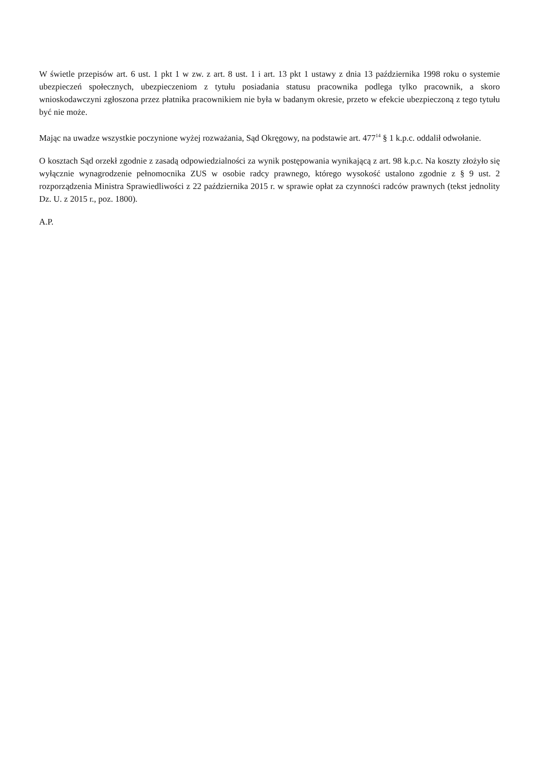W świetle przepisów art. 6 ust. 1 pkt 1 w zw. z art. 8 ust. 1 i art. 13 pkt 1 ustawy z dnia 13 października 1998 roku o systemie ubezpieczeń społecznych, ubezpieczeniom z tytułu posiadania statusu pracownika podlega tylko pracownik, a skoro wnioskodawczyni zgłoszona przez płatnika pracownikiem nie była w badanym okresie, przeto w efekcie ubezpieczoną z tego tytułu być nie może.
Mając na uwadze wszystkie poczynione wyżej rozważania, Sąd Okręgowy, na podstawie art. 477<sup>14</sup> § 1 k.p.c. oddalił odwołanie.
O kosztach Sąd orzekł zgodnie z zasadą odpowiedzialności za wynik postępowania wynikającą z art. 98 k.p.c. Na koszty złożyło się wyłącznie wynagrodzenie pełnomocnika ZUS w osobie radcy prawnego, którego wysokość ustalono zgodnie z § 9 ust. 2 rozporządzenia Ministra Sprawiedliwości z 22 października 2015 r. w sprawie opłat za czynności radców prawnych (tekst jednolity Dz. U. z 2015 r., poz. 1800).
A.P.